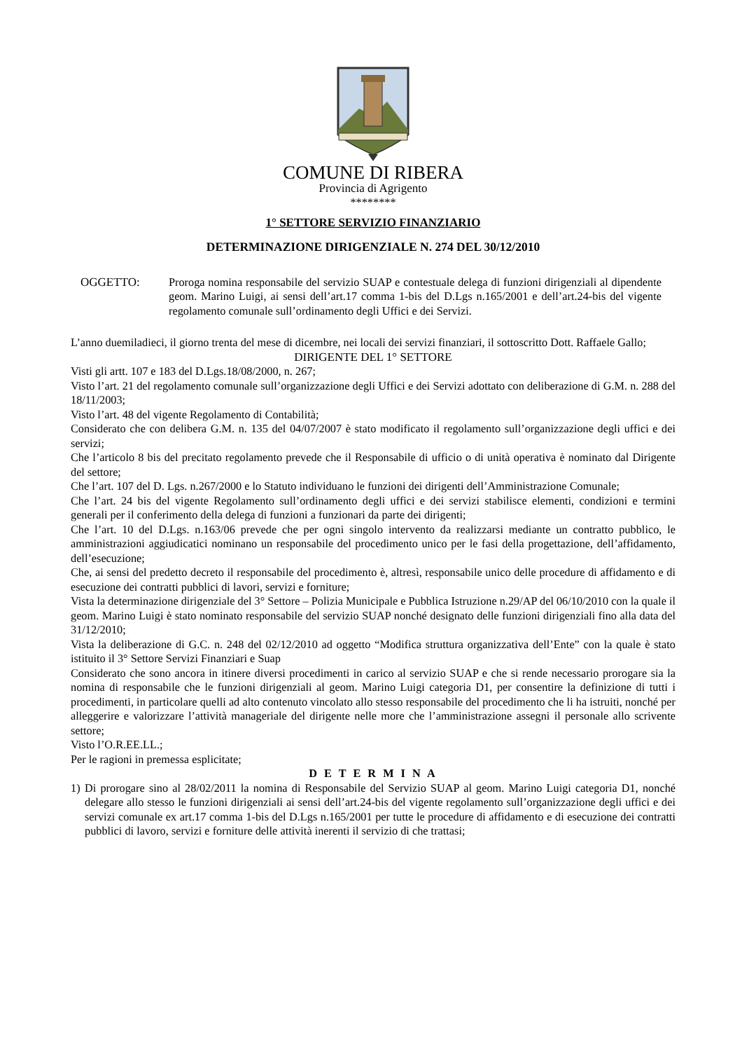COMUNE DI RIBERA
Provincia di Agrigento
********
1° SETTORE SERVIZIO FINANZIARIO
DETERMINAZIONE DIRIGENZIALE N. 274 DEL 30/12/2010
OGGETTO: Proroga nomina responsabile del servizio SUAP e contestuale delega di funzioni dirigenziali al dipendente geom. Marino Luigi, ai sensi dell’art.17 comma 1-bis del D.Lgs n.165/2001 e dell’art.24-bis del vigente regolamento comunale sull’ordinamento degli Uffici e dei Servizi.
L’anno duemiladieci, il giorno trenta del mese di dicembre, nei locali dei servizi finanziari, il sottoscritto Dott. Raffaele Gallo;
DIRIGENTE DEL 1° SETTORE
Visti gli artt. 107 e 183 del D.Lgs.18/08/2000, n. 267;
Visto l’art. 21 del regolamento comunale sull’organizzazione degli Uffici e dei Servizi adottato con deliberazione di G.M. n. 288 del 18/11/2003;
Visto l’art. 48 del vigente Regolamento di Contabilità;
Considerato che con delibera G.M. n. 135 del 04/07/2007 è stato modificato il regolamento sull’organizzazione degli uffici e dei servizi;
Che l’articolo 8 bis del precitato regolamento prevede che il Responsabile di ufficio o di unità operativa è nominato dal Dirigente del settore;
Che l’art. 107 del D. Lgs. n.267/2000 e lo Statuto individuano le funzioni dei dirigenti dell’Amministrazione Comunale;
Che l’art. 24 bis del vigente Regolamento sull’ordinamento degli uffici e dei servizi stabilisce elementi, condizioni e termini generali per il conferimento della delega di funzioni a funzionari da parte dei dirigenti;
Che l’art. 10 del D.Lgs. n.163/06 prevede che per ogni singolo intervento da realizzarsi mediante un contratto pubblico, le amministrazioni aggiudicatici nominano un responsabile del procedimento unico per le fasi della progettazione, dell’affidamento, dell’esecuzione;
Che, ai sensi del predetto decreto il responsabile del procedimento è, altresì, responsabile unico delle procedure di affidamento e di esecuzione dei contratti pubblici di lavori, servizi e forniture;
Vista la determinazione dirigenziale del 3° Settore – Polizia Municipale e Pubblica Istruzione n.29/AP del 06/10/2010 con la quale il geom. Marino Luigi è stato nominato responsabile del servizio SUAP nonché designato delle funzioni dirigenziali fino alla data del 31/12/2010;
Vista la deliberazione di G.C. n. 248 del 02/12/2010 ad oggetto “Modifica struttura organizzativa dell’Ente” con la quale è stato istituito il 3° Settore Servizi Finanziari e Suap
Considerato che sono ancora in itinere diversi procedimenti in carico al servizio SUAP e che si rende necessario prorogare sia la nomina di responsabile che le funzioni dirigenziali al geom. Marino Luigi categoria D1, per consentire la definizione di tutti i procedimenti, in particolare quelli ad alto contenuto vincolato allo stesso responsabile del procedimento che li ha istruiti, nonché per alleggerire e valorizzare l’attività manageriale del dirigente nelle more che l’amministrazione assegni il personale allo scrivente settore;
Visto l’O.R.EE.LL.;
Per le ragioni in premessa esplicitate;
D E T E R M I N A
1) Di prorogare sino al 28/02/2011 la nomina di Responsabile del Servizio SUAP al geom. Marino Luigi categoria D1, nonché delegare allo stesso le funzioni dirigenziali ai sensi dell’art.24-bis del vigente regolamento sull’organizzazione degli uffici e dei servizi comunale ex art.17 comma 1-bis del D.Lgs n.165/2001 per tutte le procedure di affidamento e di esecuzione dei contratti pubblici di lavoro, servizi e forniture delle attività inerenti il servizio di che trattasi;